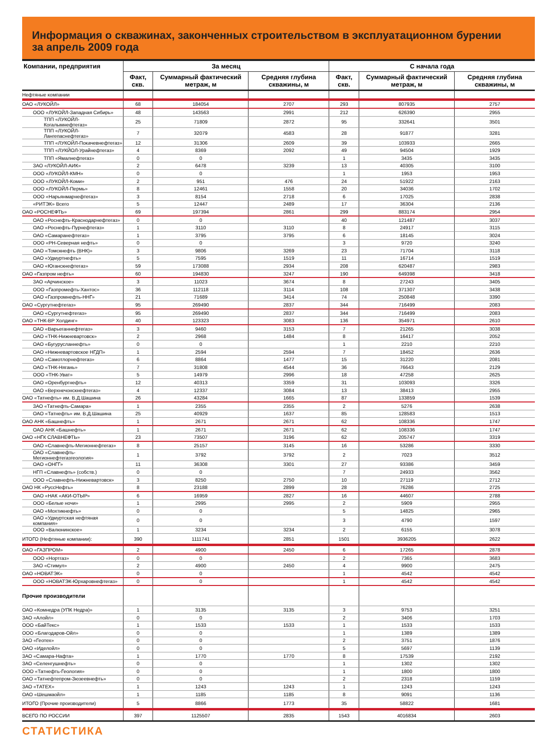Информация о скважинах, законченных строительством в эксплуатационном бурении
за апрель 2009 года
| Компании, предприятия | За месяц | | | С начала года | | |
| --- | --- | --- | --- | --- | --- | --- |
| | Факт, скв. | Суммарный фактический метраж, м | Средняя глубина скважины, м | Факт, скв. | Суммарный фактический метраж, м | Средняя глубина скважины, м |
| Нефтяные компании | | | | | | |
| ОАО «ЛУКОЙЛ» | 68 | 184054 | 2707 | 293 | 807935 | 2757 |
| ООО «ЛУКОЙЛ-Западная Сибирь» | 48 | 143563 | 2991 | 212 | 626390 | 2955 |
| ТПП «ЛУКОЙЛ-Когалымнефтегаз» | 25 | 71809 | 2872 | 95 | 332641 | 3501 |
| ТПП «ЛУКОЙЛ-Лангепаснефтегаз» | 7 | 32079 | 4583 | 28 | 91877 | 3281 |
| ТПП «ЛУКОЙЛ-Покачевнефтегаз» | 12 | 31306 | 2609 | 39 | 103933 | 2665 |
| ТПП «ЛУКЙОЛ-Урайнефтегаз» | 4 | 8369 | 2092 | 49 | 94504 | 1929 |
| ТПП «Ямалнефтегаз» | 0 | 0 | | 1 | 3435 | 3435 |
| ЗАО «ЛУКОЙЛ-АИК» | 2 | 6478 | 3239 | 13 | 40305 | 3100 |
| ООО «ЛУКОЙЛ-КМН» | 0 | 0 | | 1 | 1953 | 1953 |
| ООО «ЛУКОЙЛ-Коми» | 2 | 951 | 476 | 24 | 51922 | 2163 |
| ООО «ЛУКОЙЛ-Пермь» | 8 | 12461 | 1558 | 20 | 34036 | 1702 |
| ООО «Нарьянмарнефтегаз» | 3 | 8154 | 2718 | 6 | 17025 | 2838 |
| «РИТЭК» Всего | 5 | 12447 | 2489 | 17 | 36304 | 2136 |
| ОАО «РОСНЕФТЬ» | 69 | 197394 | 2861 | 299 | 883174 | 2954 |
| ОАО «Роснефть-Краснодарнефтегаз» | 0 | 0 | | 40 | 121487 | 3037 |
| ОАО «Роснефть-Пурнефтегаз» | 1 | 3110 | 3110 | 8 | 24917 | 3115 |
| ОАО «Самаранефтегаз» | 1 | 3795 | 3795 | 6 | 18145 | 3024 |
| ООО «РН-Северная нефть» | 0 | 0 | | 3 | 9720 | 3240 |
| ОАО «Томскнефть (ВНК)» | 3 | 9806 | 3269 | 23 | 71704 | 3118 |
| ОАО «Удмуртнефть» | 5 | 7595 | 1519 | 11 | 16714 | 1519 |
| ОАО «Юганскнефтегаз» | 59 | 173088 | 2934 | 208 | 620487 | 2983 |
| ОАО «Газпром нефть» | 60 | 194830 | 3247 | 190 | 649398 | 3418 |
| ЗАО «Арчинское» | 3 | 11023 | 3674 | 8 | 27243 | 3405 |
| ООО «Газпромефть-Хантос» | 36 | 112118 | 3114 | 108 | 371307 | 3438 |
| ОАО «Газпромнефть-ННГ» | 21 | 71689 | 3414 | 74 | 250848 | 3390 |
| ОАО «Сургутнефтегаз» | 95 | 269490 | 2837 | 344 | 716499 | 2083 |
| ОАО «Сургутнефтегаз» | 95 | 269490 | 2837 | 344 | 716499 | 2083 |
| ОАО «ТНК-ВР Холдинг» | 40 | 123323 | 3083 | 136 | 354971 | 2610 |
| ОАО «Варьеганнефтегаз» | 3 | 9460 | 3153 | 7 | 21265 | 3038 |
| ОАО «ТНК-Нижневартовск» | 2 | 2968 | 1484 | 8 | 16417 | 2052 |
| ОАО «Бугурусланнефть» | 0 | 0 | | 1 | 2210 | 2210 |
| ОАО «Нижневартовское НГДП» | 1 | 2594 | 2594 | 7 | 18452 | 2636 |
| ОАО «Самотлорнефтегаз» | 6 | 8864 | 1477 | 15 | 31220 | 2081 |
| ОАО «ТНК-Нягань» | 7 | 31808 | 4544 | 36 | 76643 | 2129 |
| ООО «ТНК-Уват» | 5 | 14979 | 2996 | 18 | 47258 | 2625 |
| ОАО «Оренбургнефть» | 12 | 40313 | 3359 | 31 | 103093 | 3326 |
| ОАО «Верхнечонскнефтегаз» | 4 | 12337 | 3084 | 13 | 38413 | 2955 |
| ОАО «Татнефть» им. В.Д.Шашина | 26 | 43284 | 1665 | 87 | 133859 | 1539 |
| ЗАО «Татнефть-Самара» | 1 | 2355 | 2355 | 2 | 5276 | 2638 |
| ОАО «Татнефть» им. В.Д.Шашина | 25 | 40929 | 1637 | 85 | 128583 | 1513 |
| ОАО АНК «Башнефть» | 1 | 2671 | 2671 | 62 | 108336 | 1747 |
| ОАО АНК «Башнефть» | 1 | 2671 | 2671 | 62 | 108336 | 1747 |
| ОАО «НГК СЛАВНЕФТЬ» | 23 | 73507 | 3196 | 62 | 205747 | 3319 |
| ОАО «Славнефть-Мегионнефтегаз» | 8 | 25157 | 3145 | 16 | 53286 | 3330 |
| ОАО «Славнефть-Мегионнефтегазгеология» | 1 | 3792 | 3792 | 2 | 7023 | 3512 |
| ОАО «ОНГГ» | 11 | 36308 | 3301 | 27 | 93386 | 3459 |
| НГП «Славнефть» (собств.) | 0 | 0 | | 7 | 24933 | 3562 |
| ООО «Славнефть-Нижневартовск» | 3 | 8250 | 2750 | 10 | 27119 | 2712 |
| ОАО НК «РуссНефть» | 8 | 23188 | 2899 | 28 | 76286 | 2725 |
| ОАО «НАК «АКИ-ОТЫР» | 6 | 16959 | 2827 | 16 | 44607 | 2788 |
| ООО «Белые ночи» | 1 | 2995 | 2995 | 2 | 5909 | 2955 |
| ОАО «Мохтикнефть» | 0 | 0 | | 5 | 14825 | 2965 |
| ОАО «Удмуртская нефтяная компания» | 0 | 0 | | 3 | 4790 | 1597 |
| ООО «Валюнинское» | 1 | 3234 | 3234 | 2 | 6155 | 3078 |
| ИТОГО (Нефтяные компании): | 390 | 1111741 | 2851 | 1501 | 3936205 | 2622 |
| ОАО «ГАЗПРОМ» | 2 | 4900 | 2450 | 6 | 17265 | 2878 |
| ООО «Нортгаз» | 0 | 0 | | 2 | 7365 | 3683 |
| ЗАО «Стимул» | 2 | 4900 | 2450 | 4 | 9900 | 2475 |
| ОАО «НОВАТЭК» | 0 | 0 | | 1 | 4542 | 4542 |
| ООО «НОВАТЭК-Юрхаровнефтегаз» | 0 | 0 | | 1 | 4542 | 4542 |
| Прочие производители | | | | | | |
| ОАО «Комнедра (УПК Недра)» | 1 | 3135 | 3135 | 3 | 9753 | 3251 |
| ЗАО «Алойл» | 0 | 0 | | 2 | 3406 | 1703 |
| ООО «БайТекс» | 1 | 1533 | 1533 | 1 | 1533 | 1533 |
| ООО «Благодаров-Ойл» | 0 | 0 | | 1 | 1389 | 1389 |
| ЗАО «Геотех» | 0 | 0 | | 2 | 3751 | 1876 |
| ОАО «Иделойл» | 0 | 0 | | 5 | 5697 | 1139 |
| ЗАО «Самара-Нафта» | 1 | 1770 | 1770 | 8 | 17539 | 2192 |
| ЗАО «Селенгушнефть» | 0 | 0 | | 1 | 1302 | 1302 |
| ООО «Татнефть-Геология» | 0 | 0 | | 1 | 1800 | 1800 |
| ОАО «Татнефтепром-Зюзеевнефть» | 0 | 0 | | 2 | 2318 | 1159 |
| ЗАО «ТАТЕХ» | 1 | 1243 | 1243 | 1 | 1243 | 1243 |
| ОАО «Шешмаойл» | 1 | 1185 | 1185 | 8 | 9091 | 1136 |
| ИТОГО (Прочие производители) | 5 | 8866 | 1773 | 35 | 58822 | 1681 |
| ВСЕГО ПО РОССИИ | 397 | 1125507 | 2835 | 1543 | 4016834 | 2603 |
СТАТИСТИКА